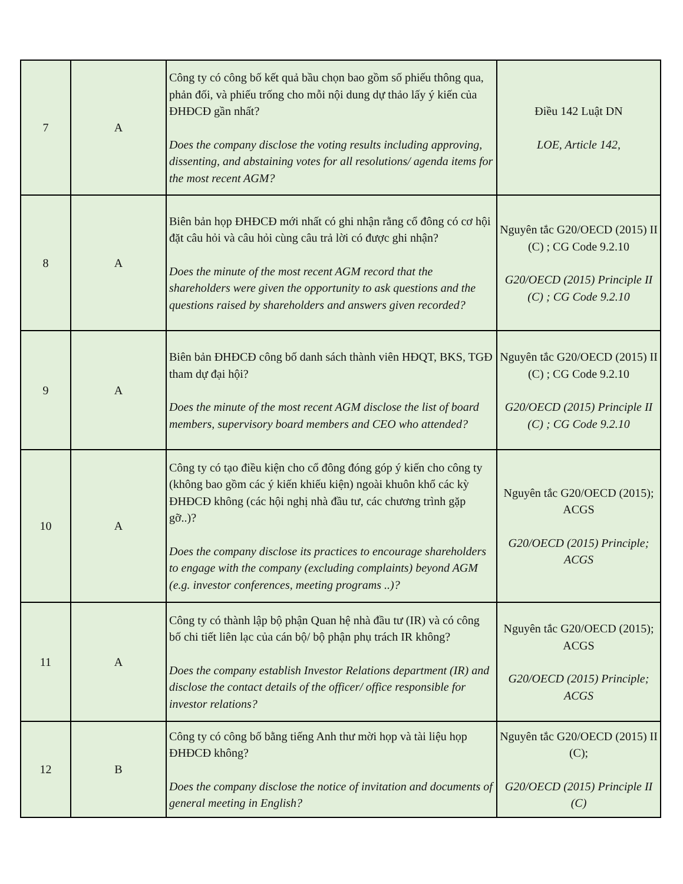| 7 | A | Công ty có công bố kết quả bầu chọn bao gồm số phiếu thông qua, phản đối, và phiếu trống cho mỗi nội dung dự thảo lấy ý kiến của ĐHĐCĐ gần nhất? Does the company disclose the voting results including approving, dissenting, and abstaining votes for all resolutions/ agenda items for the most recent AGM? | Điều 142 Luật DN LOE, Article 142, |
| 8 | A | Biên bản họp ĐHĐCĐ mới nhất có ghi nhận rằng cổ đông có cơ hội đặt câu hỏi và câu hỏi cùng câu trả lời có được ghi nhận? Does the minute of the most recent AGM record that the shareholders were given the opportunity to ask questions and the questions raised by shareholders and answers given recorded? | Nguyên tắc G20/OECD (2015) II (C) ; CG Code 9.2.10 G20/OECD (2015) Principle II (C) ; CG Code 9.2.10 |
| 9 | A | Biên bản ĐHĐCĐ công bố danh sách thành viên HĐQT, BKS, TGĐ tham dự đại hội? Does the minute of the most recent AGM disclose the list of board members, supervisory board members and CEO who attended? | Nguyên tắc G20/OECD (2015) II (C) ; CG Code 9.2.10 G20/OECD (2015) Principle II (C) ; CG Code 9.2.10 |
| 10 | A | Công ty có tạo điều kiện cho cổ đông đóng góp ý kiến cho công ty (không bao gồm các ý kiến khiếu kiện) ngoài khuôn khổ các kỳ ĐHĐCĐ không (các hội nghị nhà đầu tư, các chương trình gặp gỡ..)? Does the company disclose its practices to encourage shareholders to engage with the company (excluding complaints) beyond AGM (e.g. investor conferences, meeting programs ..)? | Nguyên tắc G20/OECD (2015); ACGS G20/OECD (2015) Principle; ACGS |
| 11 | A | Công ty có thành lập bộ phận Quan hệ nhà đầu tư (IR) và có công bố chi tiết liên lạc của cán bộ/ bộ phận phụ trách IR không? Does the company establish Investor Relations department (IR) and disclose the contact details of the officer/ office responsible for investor relations? | Nguyên tắc G20/OECD (2015); ACGS G20/OECD (2015) Principle; ACGS |
| 12 | B | Công ty có công bố bằng tiếng Anh thư mời họp và tài liệu họp ĐHĐCĐ không? Does the company disclose the notice of invitation and documents of general meeting in English? | Nguyên tắc G20/OECD (2015) II (C); G20/OECD (2015) Principle II (C) |